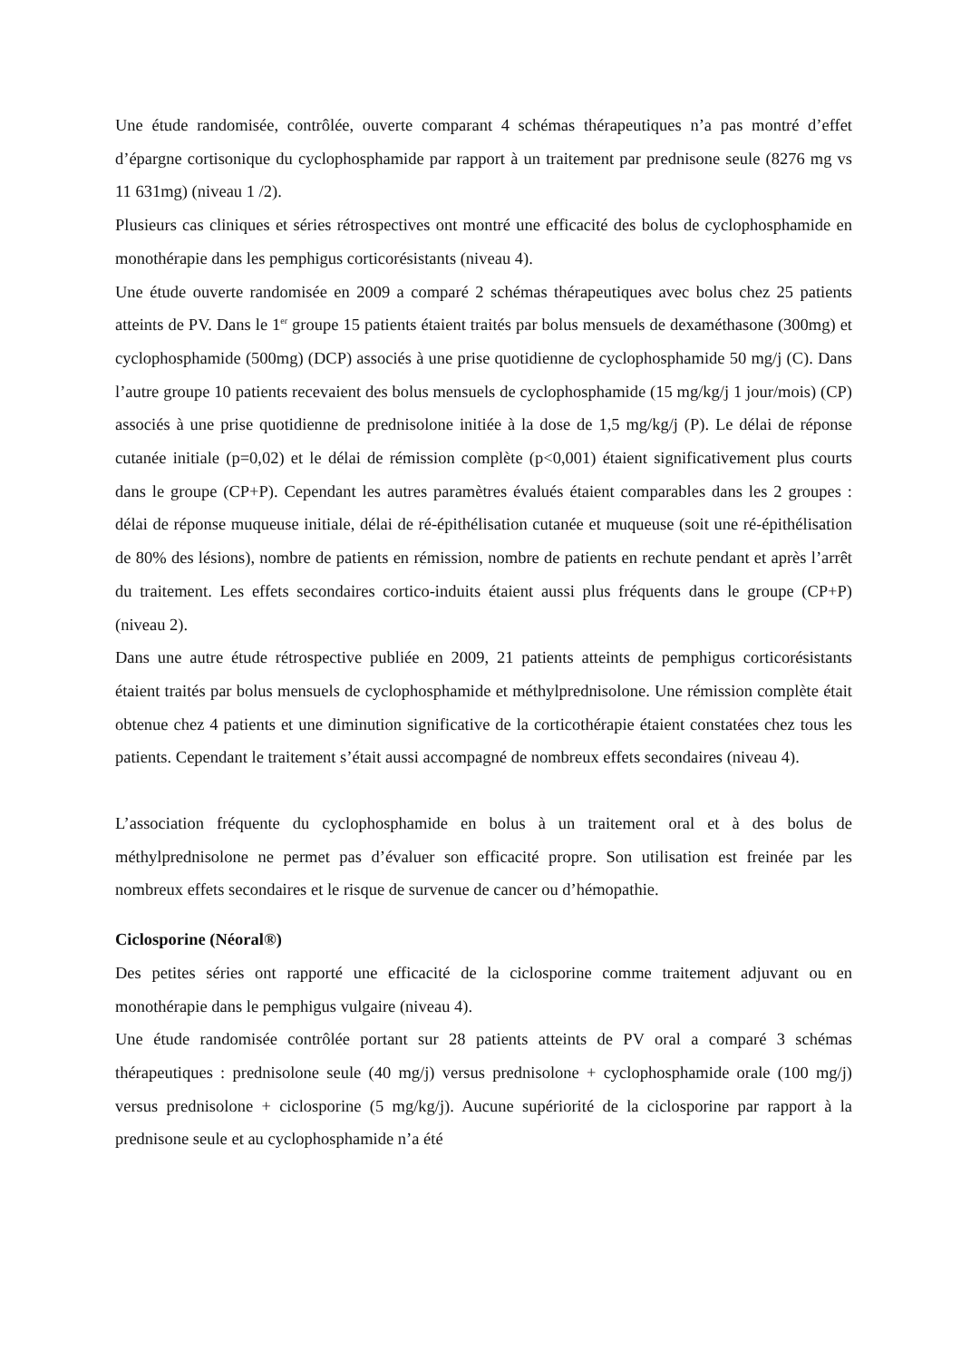Une étude randomisée, contrôlée, ouverte comparant 4 schémas thérapeutiques n’a pas montré d’effet d’épargne cortisonique du cyclophosphamide par rapport à un traitement par prednisone seule (8276 mg vs 11 631mg) (niveau 1 /2).
Plusieurs cas cliniques et séries rétrospectives ont montré une efficacité des bolus de cyclophosphamide en monothérapie dans les pemphigus corticorésistants (niveau 4).
Une étude ouverte randomisée en 2009 a comparé 2 schémas thérapeutiques avec bolus chez 25 patients atteints de PV. Dans le 1<sup>er</sup> groupe 15 patients étaient traités par bolus mensuels de dexaméthasone (300mg) et cyclophosphamide (500mg) (DCP) associés à une prise quotidienne de cyclophosphamide 50 mg/j (C). Dans l’autre groupe 10 patients recevaient des bolus mensuels de cyclophosphamide (15 mg/kg/j 1 jour/mois) (CP) associés à une prise quotidienne de prednisolone initiée à la dose de 1,5 mg/kg/j (P). Le délai de réponse cutanée initiale (p=0,02) et le délai de rémission complète (p<0,001) étaient significativement plus courts dans le groupe (CP+P). Cependant les autres paramètres évalués étaient comparables dans les 2 groupes : délai de réponse muqueuse initiale, délai de ré-épithélisation cutanée et muqueuse (soit une ré-épithélisation de 80% des lésions), nombre de patients en rémission, nombre de patients en rechute pendant et après l’arrêt du traitement. Les effets secondaires cortico-induits étaient aussi plus fréquents dans le groupe (CP+P) (niveau 2).
Dans une autre étude rétrospective publiée en 2009, 21 patients atteints de pemphigus corticorésistants étaient traités par bolus mensuels de cyclophosphamide et méthylprednisolone. Une rémission complète était obtenue chez 4 patients et une diminution significative de la corticothérapie étaient constatées chez tous les patients. Cependant le traitement s’était aussi accompagné de nombreux effets secondaires (niveau 4).
L’association fréquente du cyclophosphamide en bolus à un traitement oral et à des bolus de méthylprednisolone ne permet pas d’évaluer son efficacité propre. Son utilisation est freinée par les nombreux effets secondaires et le risque de survenue de cancer ou d’hémopathie.
Ciclosporine (Néoral®)
Des petites séries ont rapporté une efficacité de la ciclosporine comme traitement adjuvant ou en monothérapie dans le pemphigus vulgaire (niveau 4).
Une étude randomisée contrôlée portant sur 28 patients atteints de PV oral a comparé 3 schémas thérapeutiques : prednisolone seule (40 mg/j) versus prednisolone + cyclophosphamide orale (100 mg/j) versus prednisolone + ciclosporine (5 mg/kg/j). Aucune supériorité de la ciclosporine par rapport à la prednisone seule et au cyclophosphamide n’a été